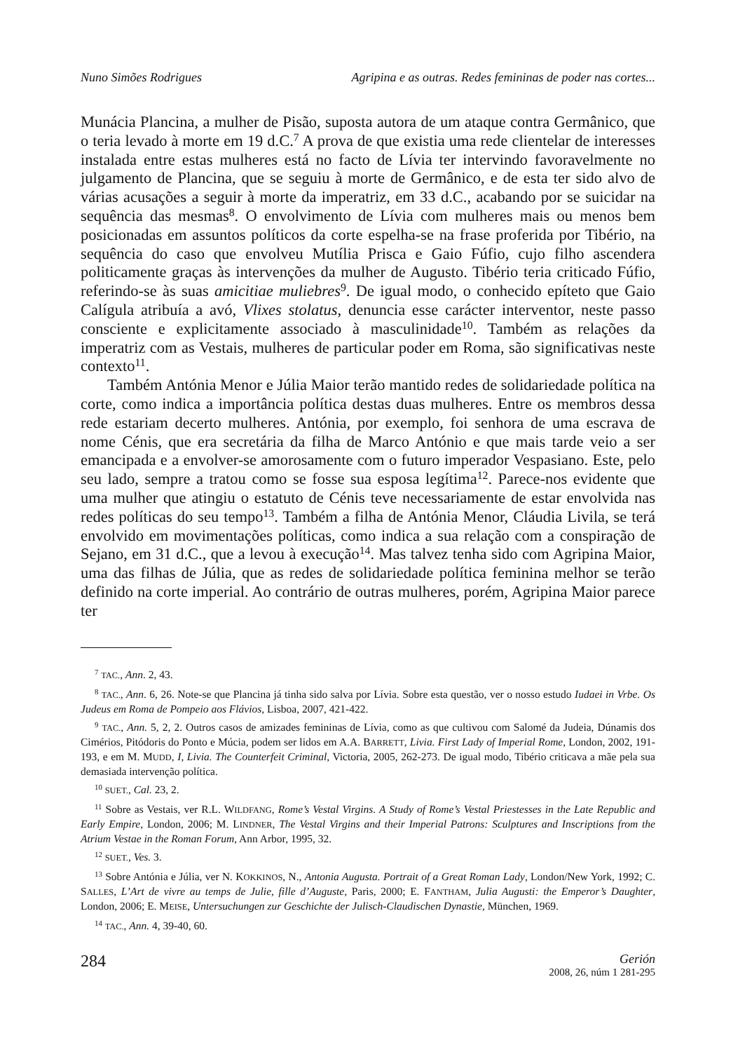Nuno Simões Rodrigues Agripina e as outras. Redes femininas de poder nas cortes...
Munácia Plancina, a mulher de Pisão, suposta autora de um ataque contra Germânico, que o teria levado à morte em 19 d.C.<sup>7</sup> A prova de que existia uma rede clientelar de interesses instalada entre estas mulheres está no facto de Lívia ter intervindo favoravelmente no julgamento de Plancina, que se seguiu à morte de Germânico, e de esta ter sido alvo de várias acusações a seguir à morte da imperatriz, em 33 d.C., acabando por se suicidar na sequência das mesmas<sup>8</sup>. O envolvimento de Lívia com mulheres mais ou menos bem posicionadas em assuntos políticos da corte espelha-se na frase proferida por Tibério, na sequência do caso que envolveu Mutília Prisca e Gaio Fúfio, cujo filho ascendera politicamente graças às intervenções da mulher de Augusto. Tibério teria criticado Fúfio, referindo-se às suas amicitiae muliebres<sup>9</sup>. De igual modo, o conhecido epíteto que Gaio Calígula atribuía a avó, Vlixes stolatus, denuncia esse carácter interventor, neste passo consciente e explicitamente associado à masculinidade<sup>10</sup>. Também as relações da imperatriz com as Vestais, mulheres de particular poder em Roma, são significativas neste contexto<sup>11</sup>.
Também Antónia Menor e Júlia Maior terão mantido redes de solidariedade política na corte, como indica a importância política destas duas mulheres. Entre os membros dessa rede estariam decerto mulheres. Antónia, por exemplo, foi senhora de uma escrava de nome Cénis, que era secretária da filha de Marco António e que mais tarde veio a ser emancipada e a envolver-se amorosamente com o futuro imperador Vespasiano. Este, pelo seu lado, sempre a tratou como se fosse sua esposa legítima<sup>12</sup>. Parece-nos evidente que uma mulher que atingiu o estatuto de Cénis teve necessariamente de estar envolvida nas redes políticas do seu tempo<sup>13</sup>. Também a filha de Antónia Menor, Cláudia Livila, se terá envolvido em movimentações políticas, como indica a sua relação com a conspiração de Sejano, em 31 d.C., que a levou à execução<sup>14</sup>. Mas talvez tenha sido com Agripina Maior, uma das filhas de Júlia, que as redes de solidariedade política feminina melhor se terão definido na corte imperial. Ao contrário de outras mulheres, porém, Agripina Maior parece ter
<sup>7</sup> TAC., Ann. 2, 43.
<sup>8</sup> TAC., Ann. 6, 26. Note-se que Plancina já tinha sido salva por Lívia. Sobre esta questão, ver o nosso estudo Iudaei in Vrbe. Os Judeus em Roma de Pompeio aos Flávios, Lisboa, 2007, 421-422.
<sup>9</sup> TAC., Ann. 5, 2, 2. Outros casos de amizades femininas de Lívia, como as que cultivou com Salomé da Judeia, Dúnamis dos Cimérios, Pitódoris do Ponto e Múcia, podem ser lidos em A.A. BARRETT, Livia. First Lady of Imperial Rome, London, 2002, 191-193, e em M. MUDD, I, Livia. The Counterfeit Criminal, Victoria, 2005, 262-273. De igual modo, Tibério criticava a mãe pela sua demasiada intervenção política.
<sup>10</sup> SUET., Cal. 23, 2.
<sup>11</sup> Sobre as Vestais, ver R.L. WILDFANG, Rome’s Vestal Virgins. A Study of Rome’s Vestal Priestesses in the Late Republic and Early Empire, London, 2006; M. LINDNER, The Vestal Virgins and their Imperial Patrons: Sculptures and Inscriptions from the Atrium Vestae in the Roman Forum, Ann Arbor, 1995, 32.
<sup>12</sup> SUET., Ves. 3.
<sup>13</sup> Sobre Antónia e Júlia, ver N. KOKKINOS, N., Antonia Augusta. Portrait of a Great Roman Lady, London/New York, 1992; C. SALLES, L’Art de vivre au temps de Julie, fille d’Auguste, Paris, 2000; E. FANTHAM, Julia Augusti: the Emperor’s Daughter, London, 2006; E. MEISE, Untersuchungen zur Geschichte der Julisch-Claudischen Dynastie, München, 1969.
<sup>14</sup> TAC., Ann. 4, 39-40, 60.
284
Gerión
2008, 26, núm 1 281-295